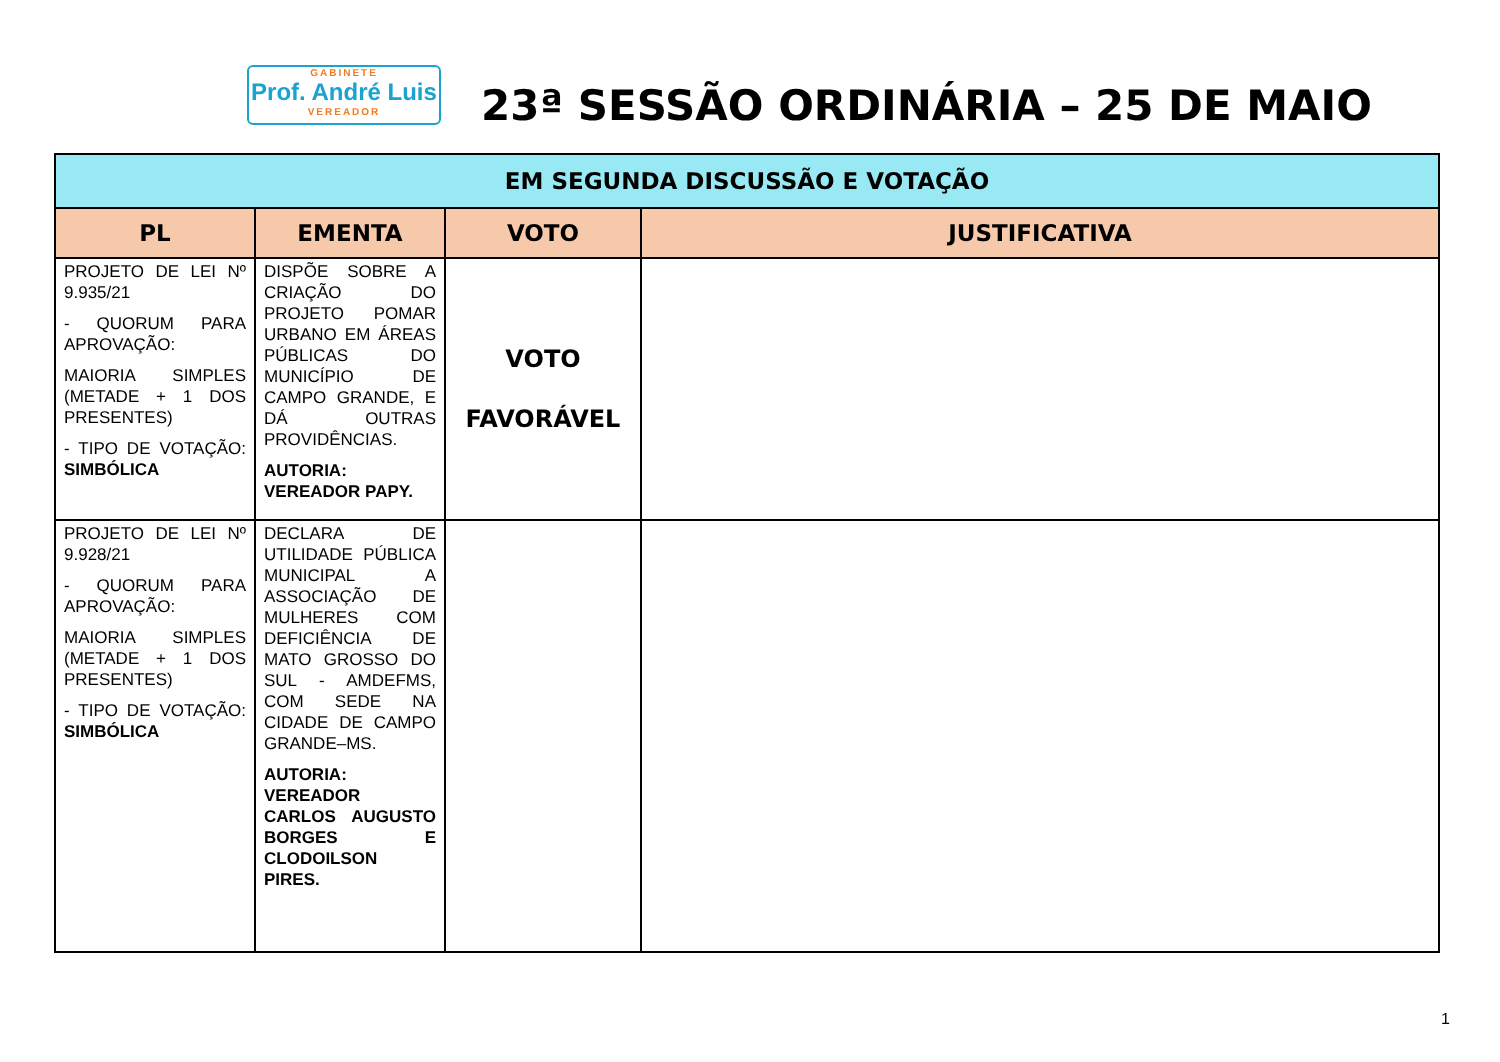GABINETE
Prof. André Luis
VEREADOR
23ª SESSÃO ORDINÁRIA – 25 DE MAIO
| EM SEGUNDA DISCUSSÃO E VOTAÇÃO | | | |
| --- | --- | --- | --- |
| PL | EMENTA | VOTO | JUSTIFICATIVA |
| PROJETO DE LEI Nº 9.935/21 - QUORUM PARA APROVAÇÃO: MAIORIA SIMPLES (METADE + 1 DOS PRESENTES) - TIPO DE VOTAÇÃO: SIMBÓLICA | DISPÕE SOBRE A CRIAÇÃO DO PROJETO POMAR URBANO EM ÁREAS PÚBLICAS DO MUNICÍPIO DE CAMPO GRANDE, E DÁ OUTRAS PROVIDÊNCIAS. AUTORIA: VEREADOR PAPY. | VOTO FAVORÁVEL | |
| PROJETO DE LEI Nº 9.928/21 - QUORUM PARA APROVAÇÃO: MAIORIA SIMPLES (METADE + 1 DOS PRESENTES) - TIPO DE VOTAÇÃO: SIMBÓLICA | DECLARA DE UTILIDADE PÚBLICA MUNICIPAL A ASSOCIAÇÃO DE MULHERES COM DEFICIÊNCIA DE MATO GROSSO DO SUL - AMDEFMS, COM SEDE NA CIDADE DE CAMPO GRANDE–MS. AUTORIA: VEREADOR CARLOS AUGUSTO BORGES E CLODOILSON PIRES. | | |
1